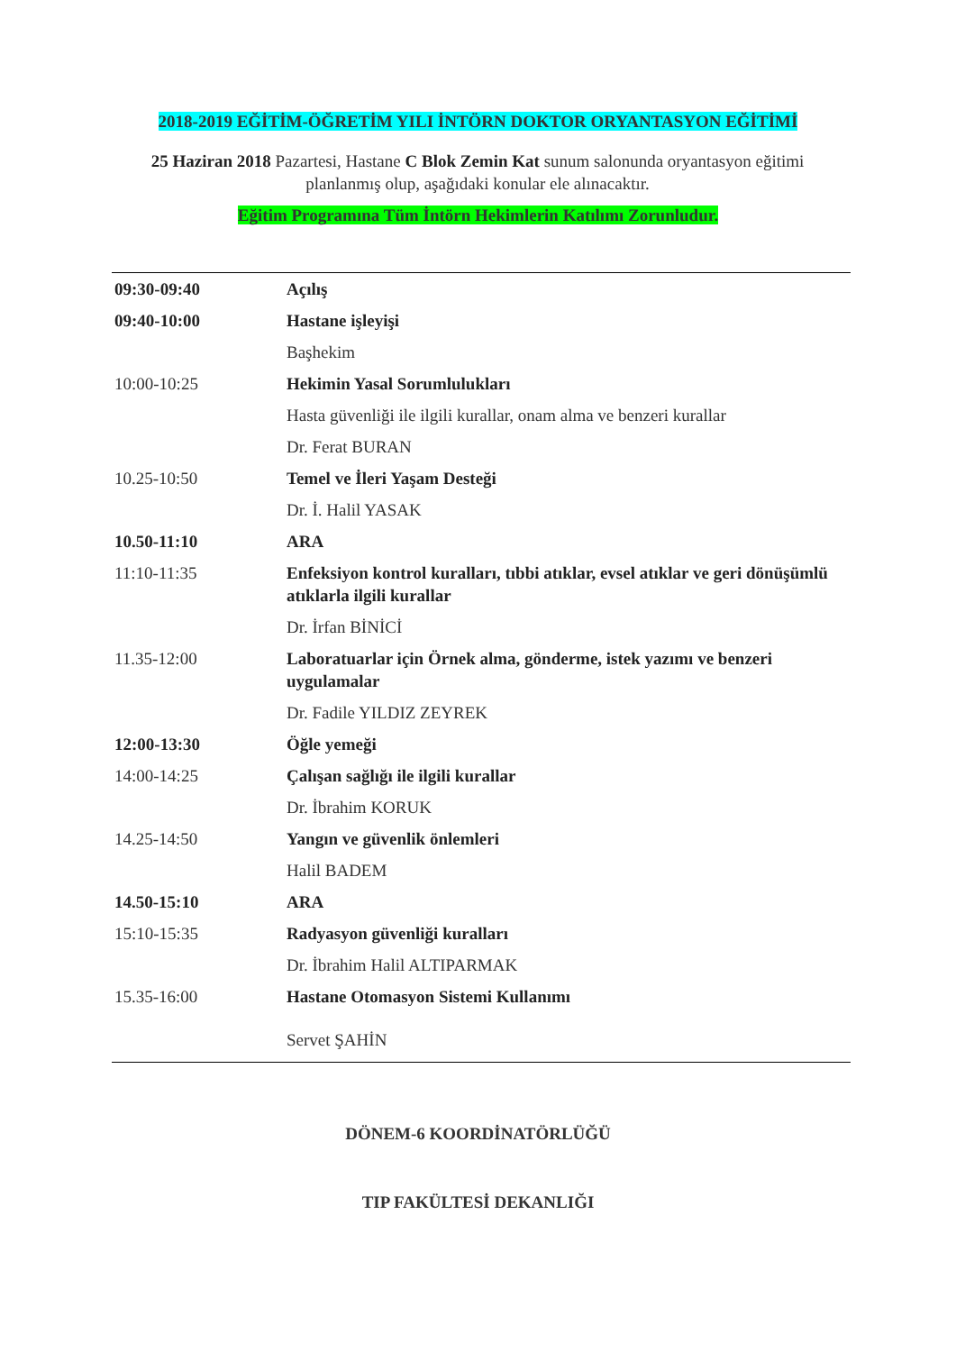2018-2019 EĞİTİM-ÖĞRETİM YILI İNTÖRN DOKTOR ORYANTASYON EĞİTİMİ
25 Haziran 2018 Pazartesi, Hastane C Blok Zemin Kat sunum salonunda oryantasyon eğitimi planlanmış olup, aşağıdaki konular ele alınacaktır.
Eğitim Programına Tüm İntörn Hekimlerin Katılımı Zorunludur.
| 09:30-09:40 | Açılış |
| 09:40-10:00 | Hastane işleyişi |
| | Başhekim |
| 10:00-10:25 | Hekimin Yasal Sorumlulukları |
| | Hasta güvenliği ile ilgili kurallar, onam alma ve benzeri kurallar |
| | Dr. Ferat BURAN |
| 10.25-10:50 | Temel ve İleri Yaşam Desteği |
| | Dr. İ. Halil YASAK |
| 10.50-11:10 | ARA |
| 11:10-11:35 | Enfeksiyon kontrol kuralları, tıbbi atıklar, evsel atıklar ve geri dönüşümlü atıklarla ilgili kurallar |
| | Dr. İrfan BİNİCİ |
| 11.35-12:00 | Laboratuarlar için Örnek alma, gönderme, istek yazımı ve benzeri uygulamalar |
| | Dr. Fadile YILDIZ ZEYREK |
| 12:00-13:30 | Öğle yemeği |
| 14:00-14:25 | Çalışan sağlığı ile ilgili kurallar |
| | Dr. İbrahim KORUK |
| 14.25-14:50 | Yangın ve güvenlik önlemleri |
| | Halil BADEM |
| 14.50-15:10 | ARA |
| 15:10-15:35 | Radyasyon güvenliği kuralları |
| | Dr. İbrahim Halil ALTIPARMAK |
| 15.35-16:00 | Hastane Otomasyon Sistemi Kullanımı |
| | Servet ŞAHİN |
DÖNEM-6 KOORDİNATÖRLÜĞÜ
TIP FAKÜLTESİ DEKANLIĞI